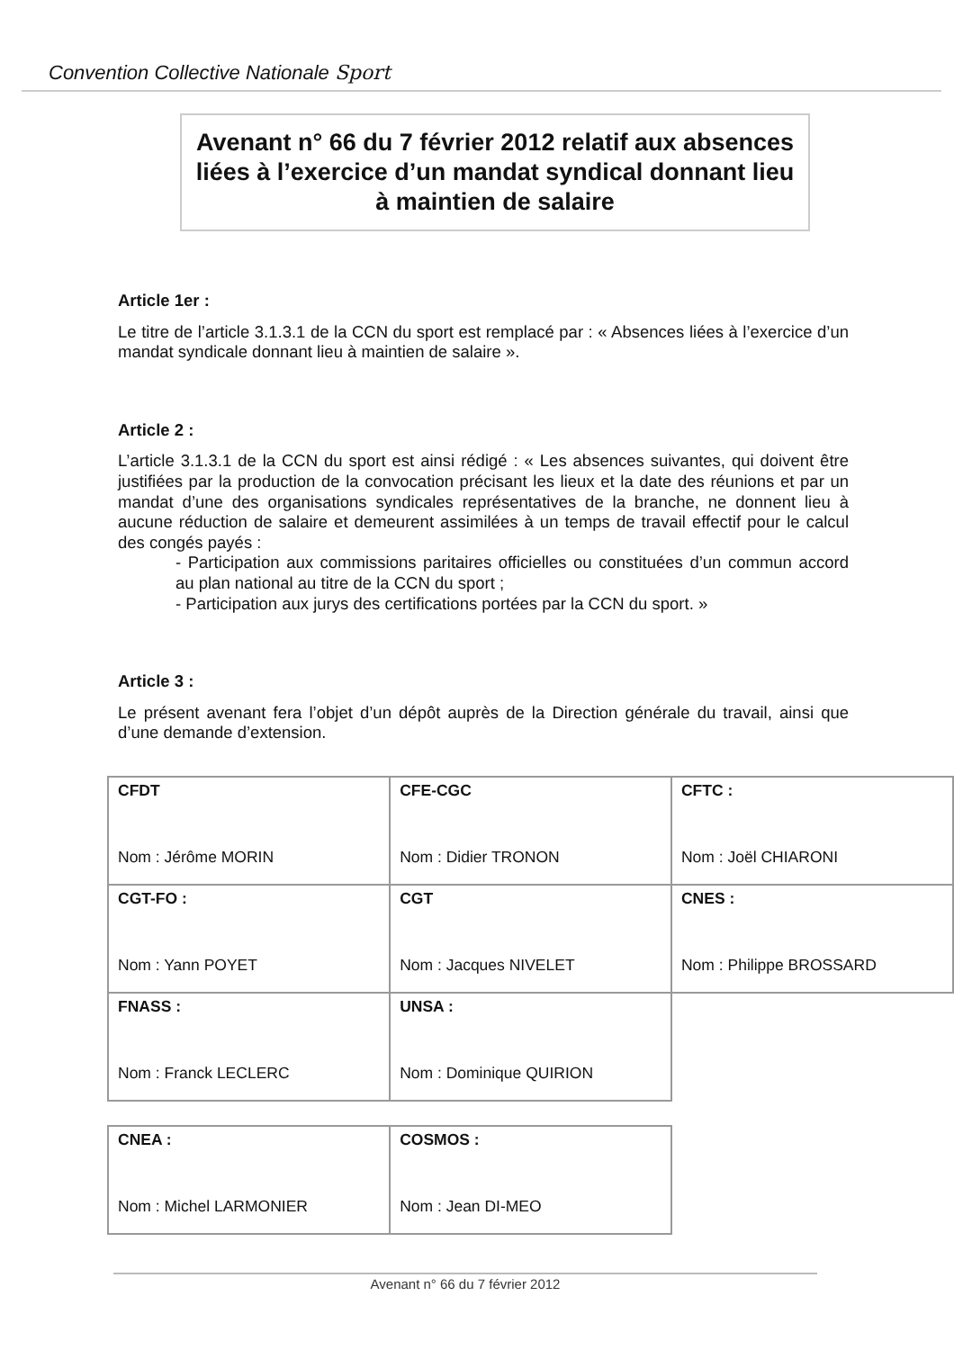Convention Collective Nationale Sport
Avenant n° 66 du 7 février 2012 relatif aux absences liées à l’exercice d’un mandat syndical donnant lieu à maintien de salaire
Article 1er :
Le titre de l’article 3.1.3.1 de la CCN du sport est remplacé par : « Absences liées à l’exercice d’un mandat syndicale donnant lieu à maintien de salaire ».
Article 2 :
L’article 3.1.3.1 de la CCN du sport est ainsi rédigé : « Les absences suivantes, qui doivent être justifiées par la production de la convocation précisant les lieux et la date des réunions et par un mandat d’une des organisations syndicales représentatives de la branche, ne donnent lieu à aucune réduction de salaire et demeurent assimilées à un temps de travail effectif pour le calcul des congés payés :
- Participation aux commissions paritaires officielles ou constituées d’un commun accord au plan national au titre de la CCN du sport ;
- Participation aux jurys des certifications portées par la CCN du sport. »
Article 3 :
Le présent avenant fera l’objet d’un dépôt auprès de la Direction générale du travail, ainsi que d’une demande d’extension.
| CFDT Nom : Jérôme MORIN | CFE-CGC Nom : Didier TRONON | CFTC : Nom : Joël CHIARONI |
| CGT-FO : Nom : Yann POYET | CGT Nom : Jacques NIVELET | CNES : Nom : Philippe BROSSARD |
| FNASS : Nom : Franck LECLERC | UNSA : Nom : Dominique QUIRION | |
| CNEA : Nom : Michel LARMONIER | COSMOS : Nom : Jean DI-MEO | |
Avenant n° 66 du 7 février 2012